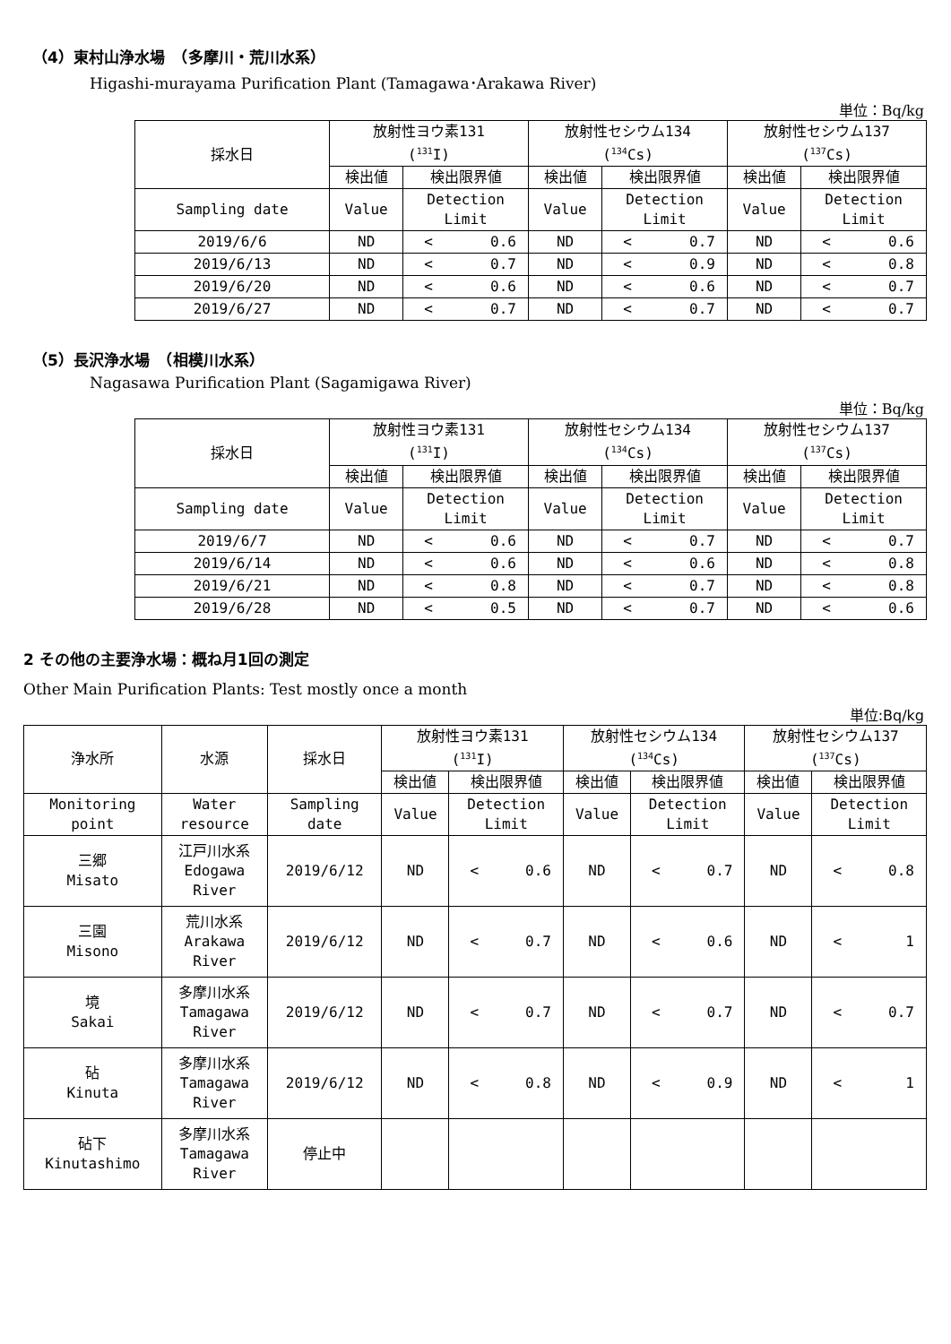（4）東村山浄水場　（多摩川・荒川水系）
Higashi-murayama Purification Plant (Tamagawa･Arakawa River)
単位：Bq/kg
| 採水日 | 放射性ヨウ素131 (<sup>131</sup>I) | | 放射性セシウム134 (<sup>134</sup>Cs) | | 放射性セシウム137 (<sup>137</sup>Cs) | |
| --- | --- | --- | --- | --- | --- | --- |
| | 検出値 | 検出限界値 | 検出値 | 検出限界値 | 検出値 | 検出限界値 |
| Sampling date | Value | Detection Limit | Value | Detection Limit | Value | Detection Limit |
| 2019/6/6 | ND | < 0.6 | ND | < 0.7 | ND | < 0.6 |
| 2019/6/13 | ND | < 0.7 | ND | < 0.9 | ND | < 0.8 |
| 2019/6/20 | ND | < 0.6 | ND | < 0.6 | ND | < 0.7 |
| 2019/6/27 | ND | < 0.7 | ND | < 0.7 | ND | < 0.7 |
（5）長沢浄水場　（相模川水系）
Nagasawa Purification Plant (Sagamigawa River)
単位：Bq/kg
| 採水日 | 放射性ヨウ素131 (<sup>131</sup>I) | | 放射性セシウム134 (<sup>134</sup>Cs) | | 放射性セシウム137 (<sup>137</sup>Cs) | |
| --- | --- | --- | --- | --- | --- | --- |
| | 検出値 | 検出限界値 | 検出値 | 検出限界値 | 検出値 | 検出限界値 |
| Sampling date | Value | Detection Limit | Value | Detection Limit | Value | Detection Limit |
| 2019/6/7 | ND | < 0.6 | ND | < 0.7 | ND | < 0.7 |
| 2019/6/14 | ND | < 0.6 | ND | < 0.6 | ND | < 0.8 |
| 2019/6/21 | ND | < 0.8 | ND | < 0.7 | ND | < 0.8 |
| 2019/6/28 | ND | < 0.5 | ND | < 0.7 | ND | < 0.6 |
2 その他の主要浄水場：概ね月1回の測定
Other Main Purification Plants: Test mostly once a month
単位:Bq/kg
| 浄水所 | 水源 | 採水日 | 放射性ヨウ素131 (<sup>131</sup>I) | | 放射性セシウム134 (<sup>134</sup>Cs) | | 放射性セシウム137 (<sup>137</sup>Cs) | |
| --- | --- | --- | --- | --- | --- | --- | --- | --- |
| | | | 検出値 | 検出限界値 | 検出値 | 検出限界値 | 検出値 | 検出限界値 |
| Monitoring point | Water resource | Sampling date | Value | Detection Limit | Value | Detection Limit | Value | Detection Limit |
| 三郷 Misato | 江戸川水系 Edogawa River | 2019/6/12 | ND | < 0.6 | ND | < 0.7 | ND | < 0.8 |
| 三園 Misono | 荒川水系 Arakawa River | 2019/6/12 | ND | < 0.7 | ND | < 0.6 | ND | < 1 |
| 境 Sakai | 多摩川水系 Tamagawa River | 2019/6/12 | ND | < 0.7 | ND | < 0.7 | ND | < 0.7 |
| 砧 Kinuta | 多摩川水系 Tamagawa River | 2019/6/12 | ND | < 0.8 | ND | < 0.9 | ND | < 1 |
| 砧下 Kinutashimo | 多摩川水系 Tamagawa River | 停止中 | | | | | | |